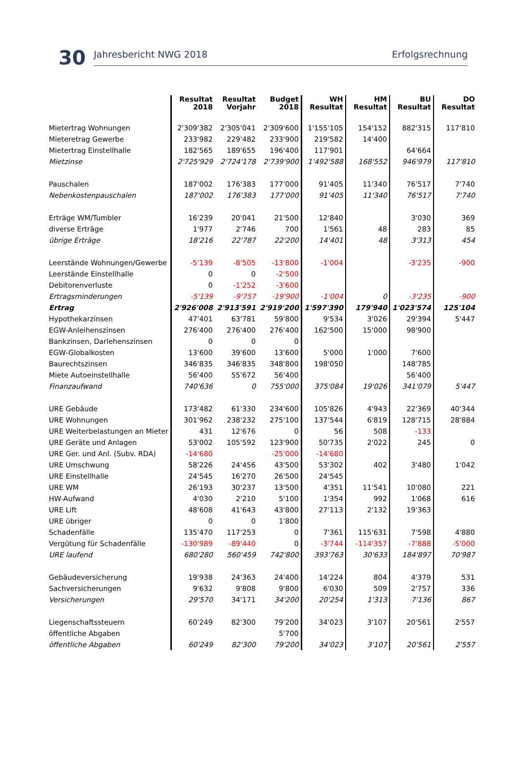30 Jahresbericht NWG 2018 Erfolgsrechnung
| | Resultat 2018 | Resultat Vorjahr | Budget 2018 | WH Resultat | HM Resultat | BU Resultat | DO Resultat |
| --- | --- | --- | --- | --- | --- | --- | --- |
| Mietertrag Wohnungen | 2'309'382 | 2'305'041 | 2'309'600 | 1'155'105 | 154'152 | 882'315 | 117'810 |
| Mieteretrag Gewerbe | 233'982 | 229'482 | 233'900 | 219'582 | 14'400 | | |
| Mietertrag Einstellhalle | 182'565 | 189'655 | 196'400 | 117'901 | | 64'664 | |
| Mietzinse | 2'725'929 | 2'724'178 | 2'739'900 | 1'492'588 | 168'552 | 946'979 | 117'810 |
| Pauschalen | 187'002 | 176'383 | 177'000 | 91'405 | 11'340 | 76'517 | 7'740 |
| Nebenkostenpauschalen | 187'002 | 176'383 | 177'000 | 91'405 | 11'340 | 76'517 | 7'740 |
| Erträge WM/Tumbler | 16'239 | 20'041 | 21'500 | 12'840 | | 3'030 | 369 |
| diverse Erträge | 1'977 | 2'746 | 700 | 1'561 | 48 | 283 | 85 |
| übrige Erträge | 18'216 | 22'787 | 22'200 | 14'401 | 48 | 3'313 | 454 |
| Leerstände Wohnungen/Gewerbe | -5'139 | -8'505 | -13'800 | -1'004 | | -3'235 | -900 |
| Leerstände Einstellhalle | 0 | 0 | -2'500 | | | | |
| Debitorenverluste | 0 | -1'252 | -3'600 | | | | |
| Ertragsminderungen | -5'139 | -9'757 | -19'900 | -1'004 | 0 | -3'235 | -900 |
| Ertrag | 2'926'008 | 2'913'591 | 2'919'200 | 1'597'390 | 179'940 | 1'023'574 | 125'104 |
| Hypothekarzinsen | 47'401 | 63'781 | 59'800 | 9'534 | 3'026 | 29'394 | 5'447 |
| EGW-Anleihenszinsen | 276'400 | 276'400 | 276'400 | 162'500 | 15'000 | 98'900 | |
| Bankzinsen, Darlehenszinsen | 0 | 0 | 0 | | | | |
| EGW-Globalkosten | 13'600 | 39'600 | 13'600 | 5'000 | 1'000 | 7'600 | |
| Baurechtszinsen | 346'835 | 346'835 | 348'800 | 198'050 | | 148'785 | |
| Miete Autoeinstellhalle | 56'400 | 55'672 | 56'400 | | | 56'400 | |
| Finanzaufwand | 740'636 | 0 | 755'000 | 375'084 | 19'026 | 341'079 | 5'447 |
| URE Gebäude | 173'482 | 61'330 | 234'600 | 105'826 | 4'943 | 22'369 | 40'344 |
| URE Wohnungen | 301'962 | 238'232 | 275'100 | 137'544 | 6'819 | 128'715 | 28'884 |
| URE Weiterbelastungen an Mieter | 431 | 12'676 | 0 | 56 | 508 | -133 | |
| URE Geräte und Anlagen | 53'002 | 105'592 | 123'900 | 50'735 | 2'022 | 245 | 0 |
| URE Ger. und Anl. (Subv. RDA) | -14'680 | | -25'000 | -14'680 | | | |
| URE Umschwung | 58'226 | 24'456 | 43'500 | 53'302 | 402 | 3'480 | 1'042 |
| URE Einstellhalle | 24'545 | 16'270 | 26'500 | 24'545 | | | |
| URE WM | 26'193 | 30'237 | 13'500 | 4'351 | 11'541 | 10'080 | 221 |
| HW-Aufwand | 4'030 | 2'210 | 5'100 | 1'354 | 992 | 1'068 | 616 |
| URE Lift | 48'608 | 41'643 | 43'800 | 27'113 | 2'132 | 19'363 | |
| URE übriger | 0 | 0 | 1'800 | | | | |
| Schadenfälle | 135'470 | 117'253 | 0 | 7'361 | 115'631 | 7'598 | 4'880 |
| Vergütung für Schadenfälle | -130'989 | -89'440 | 0 | -3'744 | -114'357 | -7'888 | -5'000 |
| URE laufend | 680'280 | 560'459 | 742'800 | 393'763 | 30'633 | 184'897 | 70'987 |
| Gebäudeversicherung | 19'938 | 24'363 | 24'400 | 14'224 | 804 | 4'379 | 531 |
| Sachversicherungen | 9'632 | 9'808 | 9'800 | 6'030 | 509 | 2'757 | 336 |
| Versicherungen | 29'570 | 34'171 | 34'200 | 20'254 | 1'313 | 7'136 | 867 |
| Liegenschaftssteuern | 60'249 | 82'300 | 79'200 | 34'023 | 3'107 | 20'561 | 2'557 |
| öffentliche Abgaben | | | 5'700 | | | | |
| öffentliche Abgaben | 60'249 | 82'300 | 79'200 | 34'023 | 3'107 | 20'561 | 2'557 |